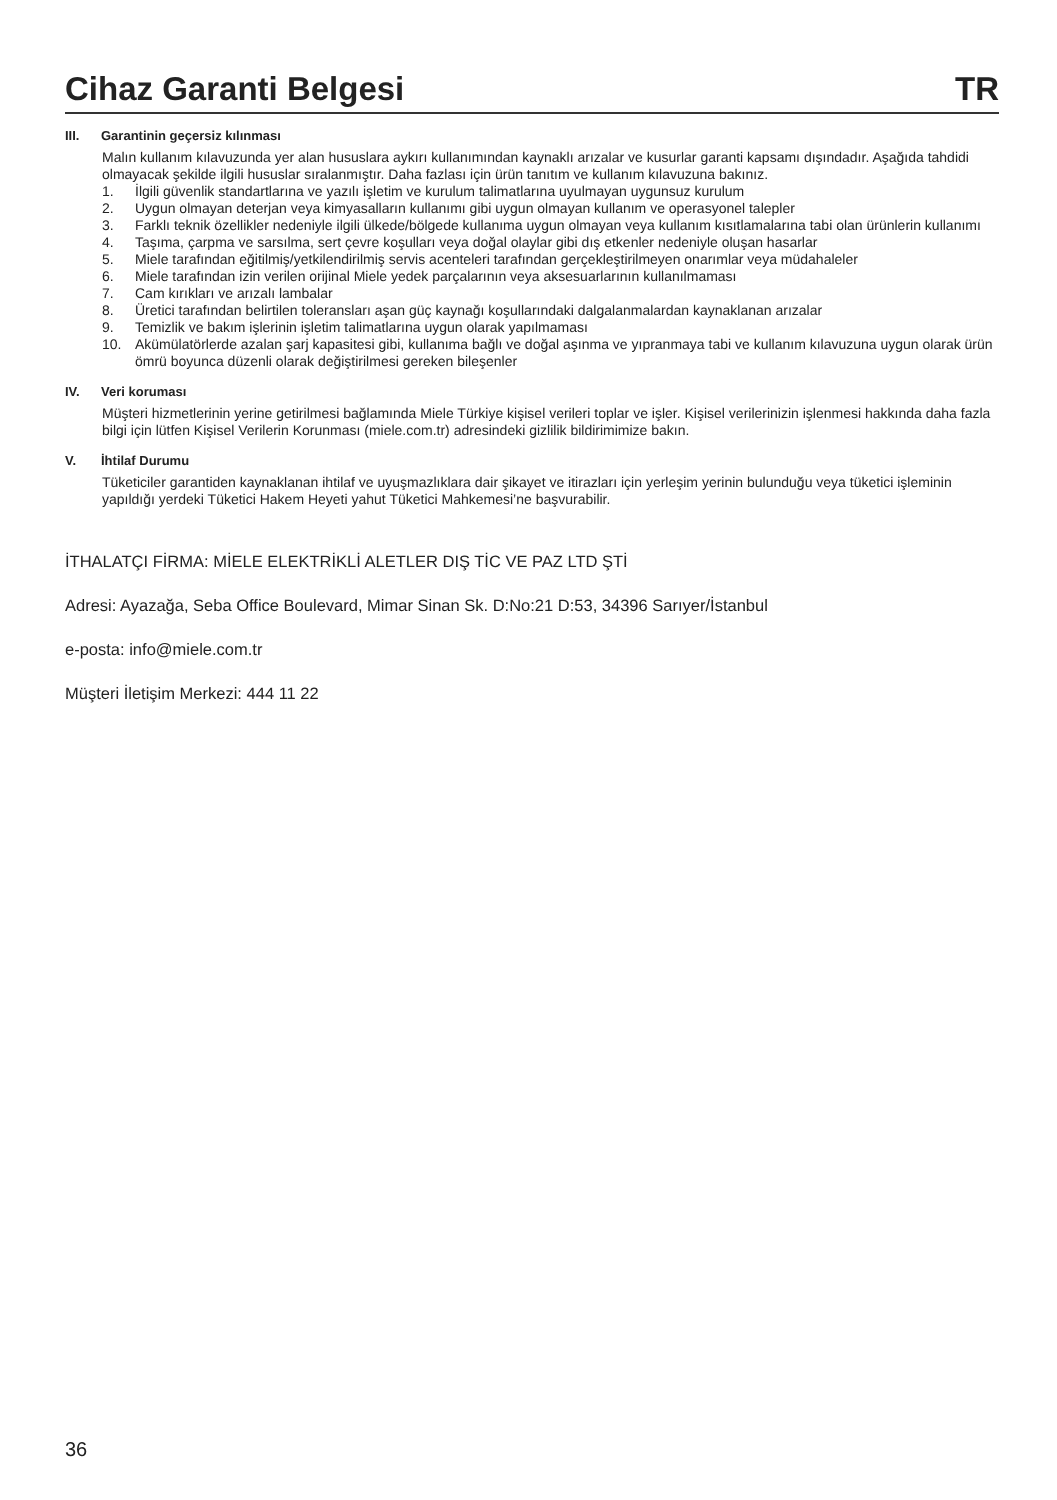Cihaz Garanti Belgesi
TR
III. Garantinin geçersiz kılınması
Malın kullanım kılavuzunda yer alan hususlara aykırı kullanımından kaynaklı arızalar ve kusurlar garanti kapsamı dışındadır. Aşağıda tahdidi olmayacak şekilde ilgili hususlar sıralanmıştır. Daha fazlası için ürün tanıtım ve kullanım kılavuzuna bakınız.
1. İlgili güvenlik standartlarına ve yazılı işletim ve kurulum talimatlarına uyulmayan uygunsuz kurulum
2. Uygun olmayan deterjan veya kimyasalların kullanımı gibi uygun olmayan kullanım ve operasyonel talepler
3. Farklı teknik özellikler nedeniyle ilgili ülkede/bölgede kullanıma uygun olmayan veya kullanım kısıtlamalarına tabi olan ürünlerin kullanımı
4. Taşıma, çarpma ve sarsılma, sert çevre koşulları veya doğal olaylar gibi dış etkenler nedeniyle oluşan hasarlar
5. Miele tarafından eğitilmiş/yetkilendirilmiş servis acenteleri tarafından gerçekleştirilmeyen onarımlar veya müdahaleler
6. Miele tarafından izin verilen orijinal Miele yedek parçalarının veya aksesuarlarının kullanılmaması
7. Cam kırıkları ve arızalı lambalar
8. Üretici tarafından belirtilen toleransları aşan güç kaynağı koşullarındaki dalgalanmalardan kaynaklanan arızalar
9. Temizlik ve bakım işlerinin işletim talimatlarına uygun olarak yapılmaması
10. Akümülatörlerde azalan şarj kapasitesi gibi, kullanıma bağlı ve doğal aşınma ve yıpranmaya tabi ve kullanım kılavuzuna uygun olarak ürün ömrü boyunca düzenli olarak değiştirilmesi gereken bileşenler
IV. Veri koruması
Müşteri hizmetlerinin yerine getirilmesi bağlamında Miele Türkiye kişisel verileri toplar ve işler. Kişisel verilerinizin işlenmesi hakkında daha fazla bilgi için lütfen Kişisel Verilerin Korunması (miele.com.tr) adresindeki gizlilik bildirimimize bakın.
V. İhtilaf Durumu
Tüketiciler garantiden kaynaklanan ihtilaf ve uyuşmazlıklara dair şikayet ve itirazları için yerleşim yerinin bulunduğu veya tüketici işleminin yapıldığı yerdeki Tüketici Hakem Heyeti yahut Tüketici Mahkemesi’ne başvurabilir.
İTHALATÇI FİRMA: MİELE ELEKTRİKLİ ALETLER DIŞ TİC VE PAZ LTD ŞTİ
Adresi: Ayazağa, Seba Office Boulevard, Mimar Sinan Sk. D:No:21 D:53, 34396 Sarıyer/İstanbul
e-posta: info@miele.com.tr
Müşteri İletişim Merkezi: 444 11 22
36